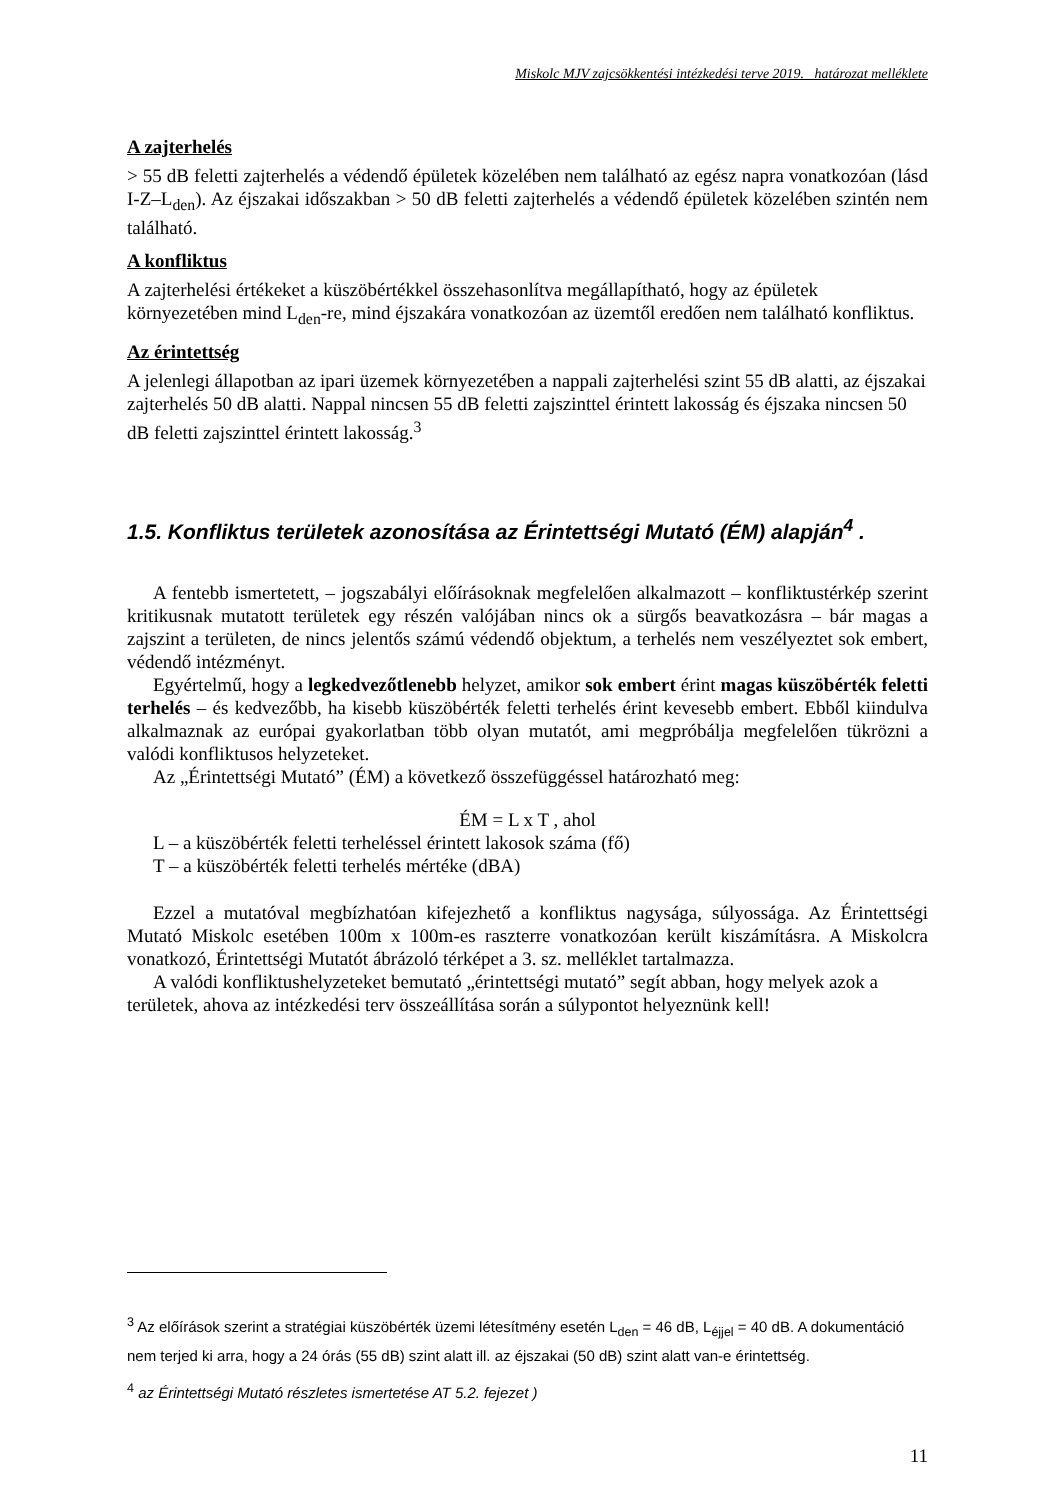Miskolc MJV zajcsökkentési intézkedési terve 2019. határozat melléklete
A zajterhelés
> 55 dB feletti zajterhelés a védendő épületek közelében nem található az egész napra vonatkozóan (lásd I-Z–L<sub>den</sub>). Az éjszakai időszakban > 50 dB feletti zajterhelés a védendő épületek közelében szintén nem található.
A konfliktus
A zajterhelési értékeket a küszöbértékkel összehasonlítva megállapítható, hogy az épületek környezetében mind L<sub>den</sub>-re, mind éjszakára vonatkozóan az üzemtől eredően nem található konfliktus.
Az érintettség
A jelenlegi állapotban az ipari üzemek környezetében a nappali zajterhelési szint 55 dB alatti, az éjszakai zajterhelés 50 dB alatti. Nappal nincsen 55 dB feletti zajszinttel érintett lakosság és éjszaka nincsen 50 dB feletti zajszinttel érintett lakosság.<sup>3</sup>
1.5. Konfliktus területek azonosítása az Érintettségi Mutató (ÉM) alapján<sup>4</sup> .
A fentebb ismertetett, – jogszabályi előírásoknak megfelelően alkalmazott – konfliktustérkép szerint kritikusnak mutatott területek egy részén valójában nincs ok a sürgős beavatkozásra – bár magas a zajszint a területen, de nincs jelentős számú védendő objektum, a terhelés nem veszélyeztet sok embert, védendő intézményt.
Egyértelmű, hogy a legkedvezőtlenebb helyzet, amikor sok embert érint magas küszöbérték feletti terhelés – és kedvezőbb, ha kisebb küszöbérték feletti terhelés érint kevesebb embert. Ebből kiindulva alkalmaznak az európai gyakorlatban több olyan mutatót, ami megpróbálja megfelelően tükrözni a valódi konfliktusos helyzeteket.
Az „Érintettségi Mutató” (ÉM) a következő összefüggéssel határozható meg:
ÉM = L x T , ahol
L – a küszöbérték feletti terheléssel érintett lakosok száma (fő)
T – a küszöbérték feletti terhelés mértéke (dBA)
Ezzel a mutatóval megbízhatóan kifejezhető a konfliktus nagysága, súlyossága. Az Érintettségi Mutató Miskolc esetében 100m x 100m-es raszterre vonatkozóan került kiszámításra. A Miskolcra vonatkozó, Érintettségi Mutatót ábrázoló térképet a 3. sz. melléklet tartalmazza.
A valódi konfliktushelyzeteket bemutató „érintettségi mutató” segít abban, hogy melyek azok a területek, ahova az intézkedési terv összeállítása során a súlypontot helyeznünk kell!
<sup>3</sup> Az előírások szerint a stratégiai küszöbérték üzemi létesítmény esetén L<sub>den</sub> = 46 dB, L<sub>éjjel</sub> = 40 dB. A dokumentáció nem terjed ki arra, hogy a 24 órás (55 dB) szint alatt ill. az éjszakai (50 dB) szint alatt van-e érintettség.
<sup>4</sup> az Érintettségi Mutató részletes ismertetése AT 5.2. fejezet )
11